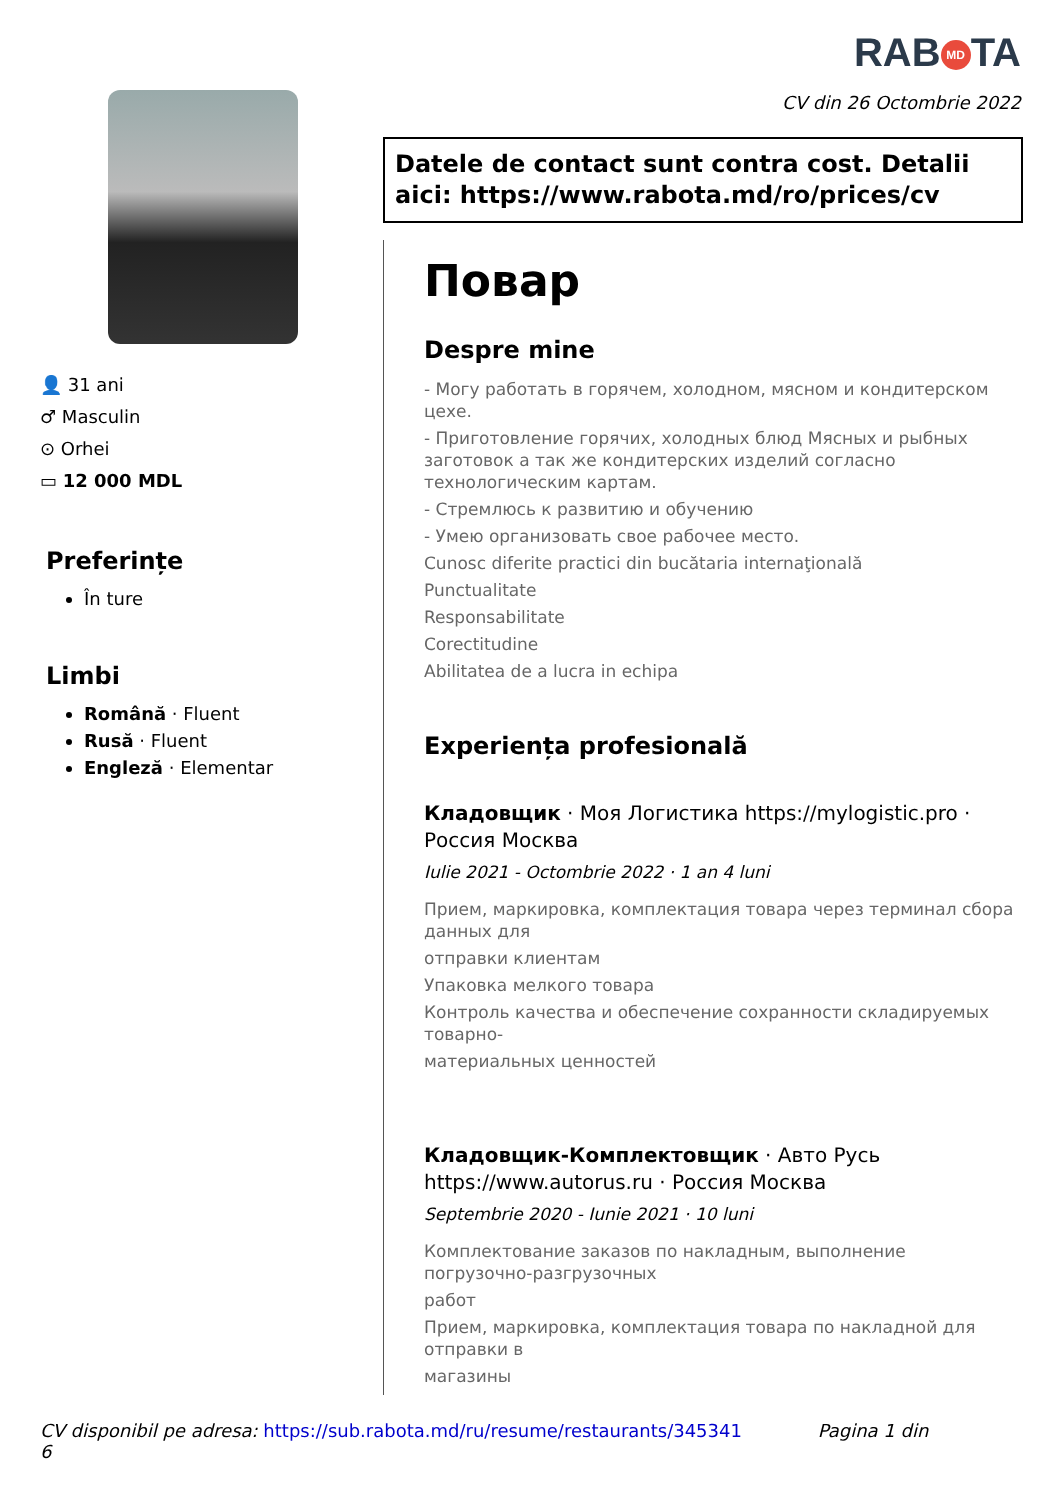RAB MD TA
CV din 26 Octombrie 2022
👤 31 ani
♂ Masculin
⊙ Orhei
▭ 12 000 MDL
Preferințe
În ture
Limbi
Română · Fluent
Rusă · Fluent
Engleză · Elementar
Datele de contact sunt contra cost. Detalii aici: https://www.rabota.md/ro/prices/cv
Повар
Despre mine
- Могу работать в горячем, холодном, мясном и кондитерском цехе.
- Приготовление горячих, холодных блюд Мясных и рыбных заготовок а так же кондитерских изделий согласно технологическим картам.
- Стремлюсь к развитию и обучению
- Умею организовать свое рабочее место.
Cunosc diferite practici din bucătaria internaţională
Punctualitate
Responsabilitate
Corectitudine
Abilitatea de a lucra in echipa
Experiența profesională
Кладовщик · Моя Логистика https://mylogistic.pro · Россия Москва
Iulie 2021 - Octombrie 2022 · 1 an 4 luni
Прием, маркировка, комплектация товара через терминал сбора данных для
отправки клиентам
Упаковка мелкого товара
Контроль качества и обеспечение сохранности складируемых товарно-
материальных ценностей
Кладовщик-Комплектовщик · Авто Русь https://www.autorus.ru · Россия Москва
Septembrie 2020 - Iunie 2021 · 10 luni
Комплектование заказов по накладным, выполнение погрузочно-разгрузочных
работ
Прием, маркировка, комплектация товара по накладной для отправки в
магазины
CV disponibil pe adresa: https://sub.rabota.md/ru/resume/restaurants/345341 Pagina 1 din 6